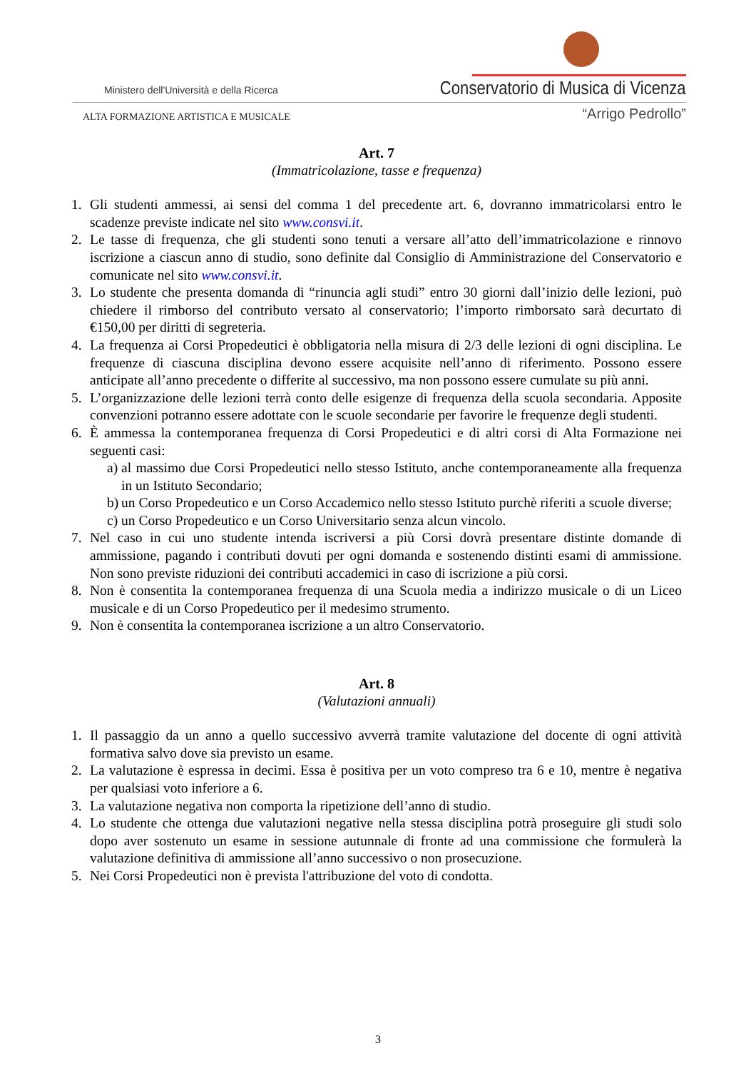Ministero dell'Università e della Ricerca
Conservatorio di Musica di Vicenza
ALTA FORMAZIONE ARTISTICA E MUSICALE
“Arrigo Pedrollo”
Art. 7
(Immatricolazione, tasse e frequenza)
1. Gli studenti ammessi, ai sensi del comma 1 del precedente art. 6, dovranno immatricolarsi entro le scadenze previste indicate nel sito www.consvi.it.
2. Le tasse di frequenza, che gli studenti sono tenuti a versare all’atto dell’immatricolazione e rinnovo iscrizione a ciascun anno di studio, sono definite dal Consiglio di Amministrazione del Conservatorio e comunicate nel sito www.consvi.it.
3. Lo studente che presenta domanda di “rinuncia agli studi” entro 30 giorni dall’inizio delle lezioni, può chiedere il rimborso del contributo versato al conservatorio; l’importo rimborsato sarà decurtato di €150,00 per diritti di segreteria.
4. La frequenza ai Corsi Propedeutici è obbligatoria nella misura di 2/3 delle lezioni di ogni disciplina. Le frequenze di ciascuna disciplina devono essere acquisite nell’anno di riferimento. Possono essere anticipate all’anno precedente o differite al successivo, ma non possono essere cumulate su più anni.
5. L’organizzazione delle lezioni terrà conto delle esigenze di frequenza della scuola secondaria. Apposite convenzioni potranno essere adottate con le scuole secondarie per favorire le frequenze degli studenti.
6. È ammessa la contemporanea frequenza di Corsi Propedeutici e di altri corsi di Alta Formazione nei seguenti casi:
a) al massimo due Corsi Propedeutici nello stesso Istituto, anche contemporaneamente alla frequenza in un Istituto Secondario;
b) un Corso Propedeutico e un Corso Accademico nello stesso Istituto purchè riferiti a scuole diverse;
c) un Corso Propedeutico e un Corso Universitario senza alcun vincolo.
7. Nel caso in cui uno studente intenda iscriversi a più Corsi dovrà presentare distinte domande di ammissione, pagando i contributi dovuti per ogni domanda e sostenendo distinti esami di ammissione. Non sono previste riduzioni dei contributi accademici in caso di iscrizione a più corsi.
8. Non è consentita la contemporanea frequenza di una Scuola media a indirizzo musicale o di un Liceo musicale e di un Corso Propedeutico per il medesimo strumento.
9. Non è consentita la contemporanea iscrizione a un altro Conservatorio.
Art. 8
(Valutazioni annuali)
1. Il passaggio da un anno a quello successivo avverrà tramite valutazione del docente di ogni attività formativa salvo dove sia previsto un esame.
2. La valutazione è espressa in decimi. Essa è positiva per un voto compreso tra 6 e 10, mentre è negativa per qualsiasi voto inferiore a 6.
3. La valutazione negativa non comporta la ripetizione dell’anno di studio.
4. Lo studente che ottenga due valutazioni negative nella stessa disciplina potrà proseguire gli studi solo dopo aver sostenuto un esame in sessione autunnale di fronte ad una commissione che formulerà la valutazione definitiva di ammissione all’anno successivo o non prosecuzione.
5. Nei Corsi Propedeutici non è prevista l'attribuzione del voto di condotta.
3